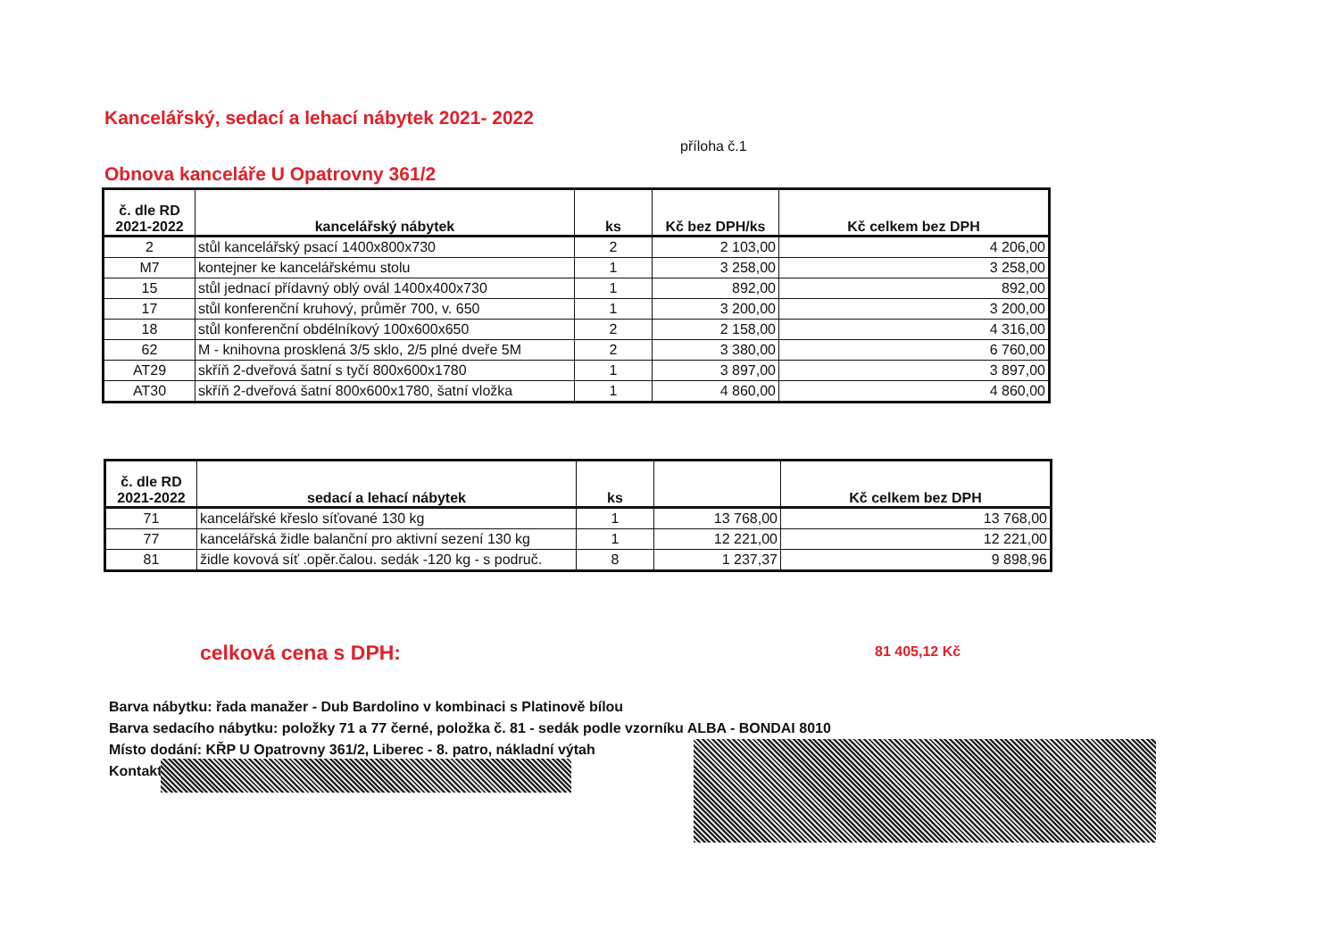Kancelářský, sedací a lehací nábytek 2021- 2022
příloha č.1
Obnova kanceláře U Opatrovny 361/2
| č. dle RD 2021-2022 | kancelářský nábytek | ks | Kč bez DPH/ks | Kč celkem bez DPH |
| --- | --- | --- | --- | --- |
| 2 | stůl kancelářský psací 1400x800x730 | 2 | 2 103,00 | 4 206,00 |
| M7 | kontejner ke kancelářskému stolu | 1 | 3 258,00 | 3 258,00 |
| 15 | stůl jednací přídavný oblý ovál 1400x400x730 | 1 | 892,00 | 892,00 |
| 17 | stůl konferenční kruhový, průměr 700, v. 650 | 1 | 3 200,00 | 3 200,00 |
| 18 | stůl konferenční obdélníkový 100x600x650 | 2 | 2 158,00 | 4 316,00 |
| 62 | M - knihovna prosklená 3/5 sklo, 2/5 plné dveře 5M | 2 | 3 380,00 | 6 760,00 |
| AT29 | skříň 2-dveřová šatní s tyčí 800x600x1780 | 1 | 3 897,00 | 3 897,00 |
| AT30 | skříň 2-dveřová šatní 800x600x1780, šatní vložka | 1 | 4 860,00 | 4 860,00 |
| č. dle RD 2021-2022 | sedací a lehací nábytek | ks | | Kč celkem bez DPH |
| --- | --- | --- | --- | --- |
| 71 | kancelářské křeslo síťované 130 kg | 1 | 13 768,00 | 13 768,00 |
| 77 | kancelářská židle balanční pro aktivní sezení 130 kg | 1 | 12 221,00 | 12 221,00 |
| 81 | židle kovová síť .opěr.čalou. sedák -120 kg - s područ. | 8 | 1 237,37 | 9 898,96 |
celková cena s DPH: 81 405,12 Kč
Barva nábytku: řada manažer - Dub Bardolino v kombinaci s Platinově bílou
Barva sedacího nábytku: položky 71 a 77 černé, položka č. 81 - sedák podle vzorníku ALBA - BONDAI 8010
Místo dodání: KŘP U Opatrovny 361/2, Liberec - 8. patro, nákladní výtah
Kontakt